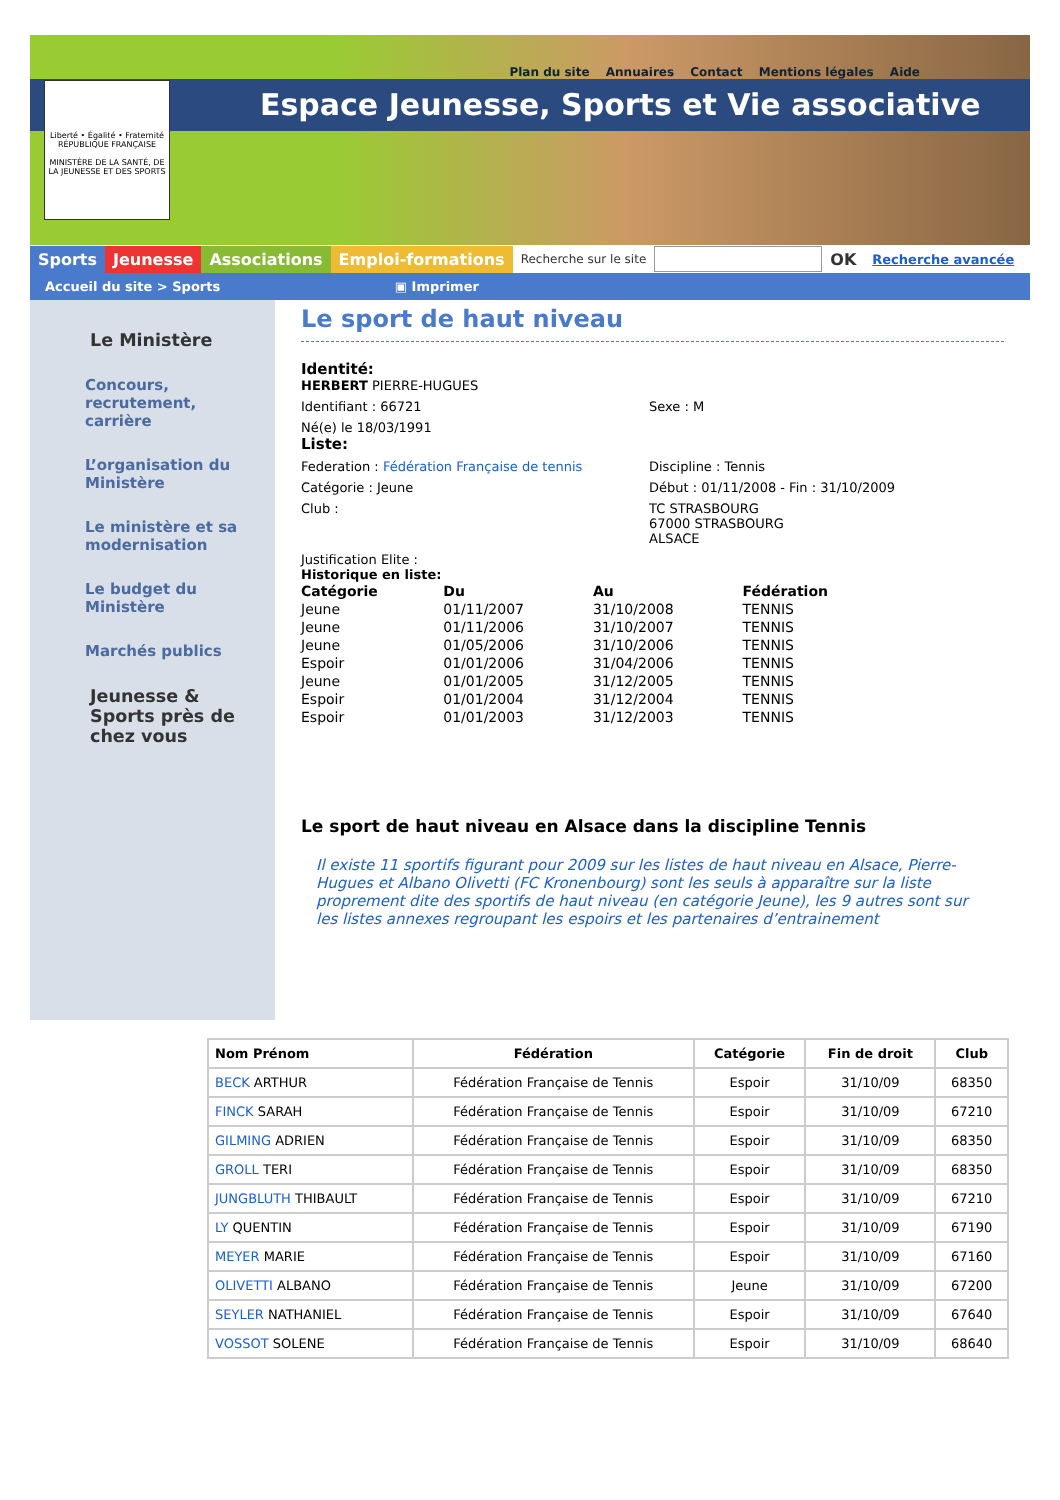Plan du site Annuaires Contact Mentions légales Aide
Espace Jeunesse, Sports et Vie associative
Liberté • Égalité • Fraternité
RÉPUBLIQUE FRANÇAISE
MINISTÈRE DE LA SANTÉ, DE LA JEUNESSE ET DES SPORTS
Sports Jeunesse Associations Emploi-formations Recherche sur le site OK Recherche avancée
Accueil du site > Sports ▣ Imprimer
Le Ministère
Concours, recrutement, carrière
L’organisation du Ministère
Le ministère et sa modernisation
Le budget du Ministère
Marchés publics
Jeunesse & Sports près de chez vous
Le sport de haut niveau
Identité:
HERBERT PIERRE-HUGUES
Identifiant : 66721 Sexe : M
Né(e) le 18/03/1991
Liste:
Federation : Fédération Française de tennis Discipline : Tennis
Catégorie : Jeune Début : 01/11/2008 - Fin : 31/10/2009
Club : TC STRASBOURG
67000 STRASBOURG
ALSACE
Justification Elite :
Historique en liste:
| Catégorie | Du | Au | Fédération |
| --- | --- | --- | --- |
| Jeune | 01/11/2007 | 31/10/2008 | TENNIS |
| Jeune | 01/11/2006 | 31/10/2007 | TENNIS |
| Jeune | 01/05/2006 | 31/10/2006 | TENNIS |
| Espoir | 01/01/2006 | 31/04/2006 | TENNIS |
| Jeune | 01/01/2005 | 31/12/2005 | TENNIS |
| Espoir | 01/01/2004 | 31/12/2004 | TENNIS |
| Espoir | 01/01/2003 | 31/12/2003 | TENNIS |
Le sport de haut niveau en Alsace dans la discipline Tennis
Il existe 11 sportifs figurant pour 2009 sur les listes de haut niveau en Alsace, Pierre-Hugues et Albano Olivetti (FC Kronenbourg) sont les seuls à apparaître sur la liste proprement dite des sportifs de haut niveau (en catégorie Jeune), les 9 autres sont sur les listes annexes regroupant les espoirs et les partenaires d’entrainement
| Nom Prénom | Fédération | Catégorie | Fin de droit | Club |
| --- | --- | --- | --- | --- |
| BECK ARTHUR | Fédération Française de Tennis | Espoir | 31/10/09 | 68350 |
| FINCK SARAH | Fédération Française de Tennis | Espoir | 31/10/09 | 67210 |
| GILMING ADRIEN | Fédération Française de Tennis | Espoir | 31/10/09 | 68350 |
| GROLL TERI | Fédération Française de Tennis | Espoir | 31/10/09 | 68350 |
| JUNGBLUTH THIBAULT | Fédération Française de Tennis | Espoir | 31/10/09 | 67210 |
| LY QUENTIN | Fédération Française de Tennis | Espoir | 31/10/09 | 67190 |
| MEYER MARIE | Fédération Française de Tennis | Espoir | 31/10/09 | 67160 |
| OLIVETTI ALBANO | Fédération Française de Tennis | Jeune | 31/10/09 | 67200 |
| SEYLER NATHANIEL | Fédération Française de Tennis | Espoir | 31/10/09 | 67640 |
| VOSSOT SOLENE | Fédération Française de Tennis | Espoir | 31/10/09 | 68640 |